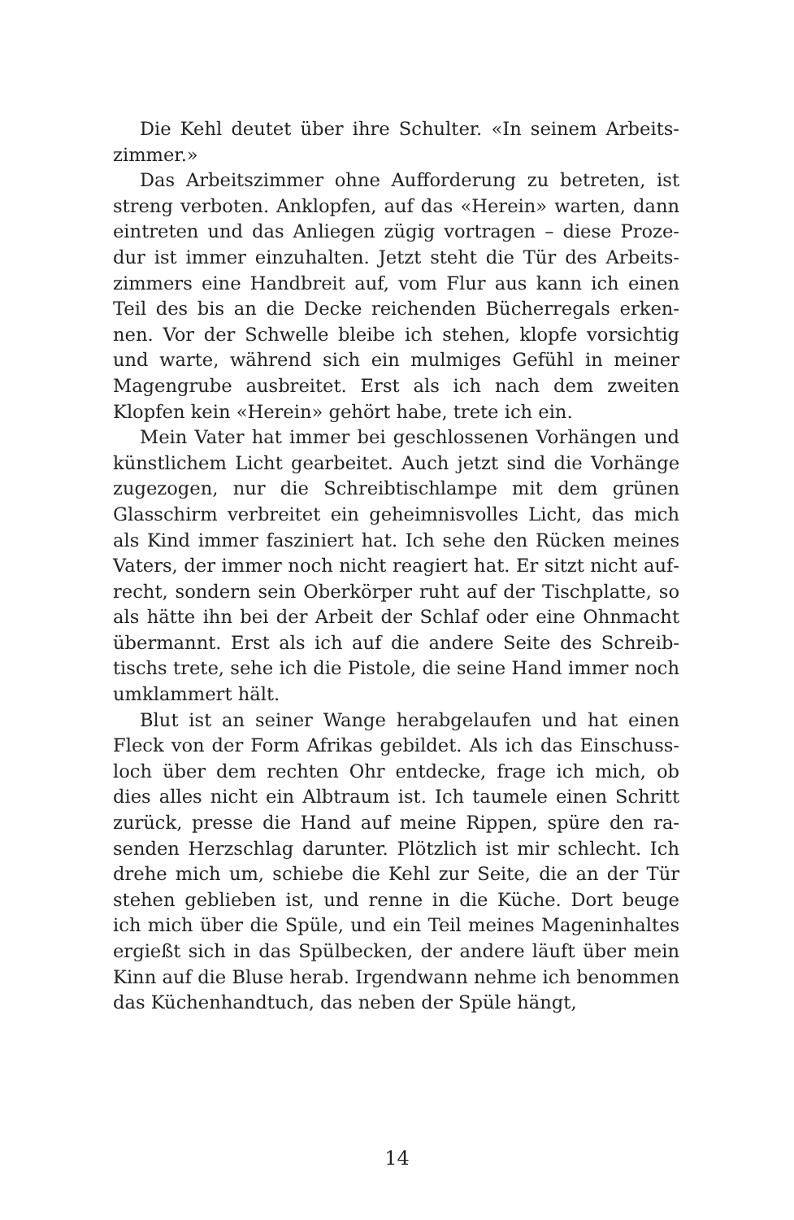Die Kehl deutet über ihre Schulter. «In seinem Arbeits­zimmer.»
Das Arbeitszimmer ohne Aufforderung zu betreten, ist streng verboten. Anklopfen, auf das «Herein» warten, dann eintreten und das Anliegen zügig vortragen – diese Proze­dur ist immer einzuhalten. Jetzt steht die Tür des Arbeits­zimmers eine Handbreit auf, vom Flur aus kann ich einen Teil des bis an die Decke reichenden Bücherregals erken­nen. Vor der Schwelle bleibe ich stehen, klopfe vorsich­tig und warte, während sich ein mulmiges Gefühl in mei­ner Magengrube ausbreitet. Erst als ich nach dem zweiten Klopfen kein «Herein» gehört habe, trete ich ein.
Mein Vater hat immer bei geschlossenen Vorhängen und künstlichem Licht gearbeitet. Auch jetzt sind die Vorhän­ge zugezogen, nur die Schreibtischlampe mit dem grünen Glasschirm verbreitet ein geheimnisvolles Licht, das mich als Kind immer fasziniert hat. Ich sehe den Rücken meines Vaters, der immer noch nicht reagiert hat. Er sitzt nicht auf­recht, sondern sein Oberkörper ruht auf der Tischplatte, so als hätte ihn bei der Arbeit der Schlaf oder eine Ohnmacht übermannt. Erst als ich auf die andere Seite des Schreib­tischs trete, sehe ich die Pistole, die seine Hand immer noch umklammert hält.
Blut ist an seiner Wange herabgelaufen und hat einen Fleck von der Form Afrikas gebildet. Als ich das Einschuss­loch über dem rechten Ohr entdecke, frage ich mich, ob dies alles nicht ein Albtraum ist. Ich taumele einen Schritt zurück, presse die Hand auf meine Rippen, spüre den ra­senden Herzschlag darunter. Plötzlich ist mir schlecht. Ich drehe mich um, schiebe die Kehl zur Seite, die an der Tür stehen geblieben ist, und renne in die Küche. Dort beuge ich mich über die Spüle, und ein Teil meines Mageninhal­tes ergießt sich in das Spülbecken, der andere läuft über mein Kinn auf die Bluse herab. Irgendwann nehme ich be­nommen das Küchenhandtuch, das neben der Spüle hängt,
14